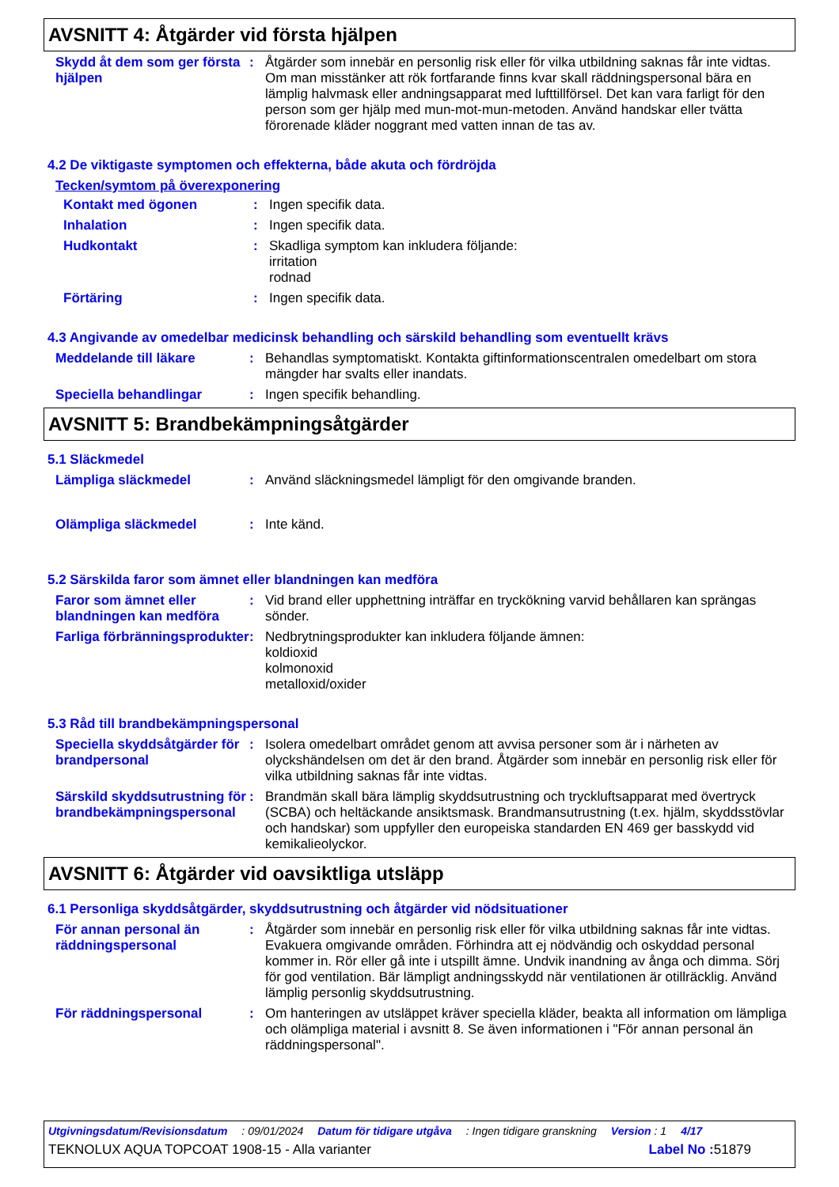AVSNITT 4: Åtgärder vid första hjälpen
Skydd åt dem som ger första hjälpen
: Åtgärder som innebär en personlig risk eller för vilka utbildning saknas får inte vidtas. Om man misstänker att rök fortfarande finns kvar skall räddningspersonal bära en lämplig halvmask eller andningsapparat med lufttillförsel. Det kan vara farligt för den person som ger hjälp med mun-mot-mun-metoden. Använd handskar eller tvätta förorenade kläder noggrant med vatten innan de tas av.
4.2 De viktigaste symptomen och effekterna, både akuta och fördröjda
Tecken/symtom på överexponering
Kontakt med ögonen : Ingen specifik data.
Inhalation : Ingen specifik data.
Hudkontakt : Skadliga symptom kan inkludera följande:
irritation
rodnad
Förtäring : Ingen specifik data.
4.3 Angivande av omedelbar medicinsk behandling och särskild behandling som eventuellt krävs
Meddelande till läkare : Behandlas symptomatiskt. Kontakta giftinformationscentralen omedelbart om stora mängder har svalts eller inandats.
Speciella behandlingar : Ingen specifik behandling.
AVSNITT 5: Brandbekämpningsåtgärder
5.1 Släckmedel
Lämpliga släckmedel : Använd släckningsmedel lämpligt för den omgivande branden.
Olämpliga släckmedel : Inte känd.
5.2 Särskilda faror som ämnet eller blandningen kan medföra
Faror som ämnet eller blandningen kan medföra
: Vid brand eller upphettning inträffar en tryckökning varvid behållaren kan sprängas sönder.
Farliga förbränningsprodukter
: Nedbrytningsprodukter kan inkludera följande ämnen:
koldioxid
kolmonoxid
metalloxid/oxider
5.3 Råd till brandbekämpningspersonal
Speciella skyddsåtgärder för brandpersonal
: Isolera omedelbart området genom att avvisa personer som är i närheten av olyckshändelsen om det är den brand. Åtgärder som innebär en personlig risk eller för vilka utbildning saknas får inte vidtas.
Särskild skyddsutrustning för brandbekämpningspersonal
: Brandmän skall bära lämplig skyddsutrustning och tryckluftsapparat med övertryck (SCBA) och heltäckande ansiktsmask. Brandmansutrustning (t.ex. hjälm, skyddsstövlar och handskar) som uppfyller den europeiska standarden EN 469 ger basskydd vid kemikalieolyckor.
AVSNITT 6: Åtgärder vid oavsiktliga utsläpp
6.1 Personliga skyddsåtgärder, skyddsutrustning och åtgärder vid nödsituationer
För annan personal än räddningspersonal
: Åtgärder som innebär en personlig risk eller för vilka utbildning saknas får inte vidtas. Evakuera omgivande områden. Förhindra att ej nödvändig och oskyddad personal kommer in. Rör eller gå inte i utspillt ämne. Undvik inandning av ånga och dimma. Sörj för god ventilation. Bär lämpligt andningsskydd när ventilationen är otillräcklig. Använd lämplig personlig skyddsutrustning.
För räddningspersonal : Om hanteringen av utsläppet kräver speciella kläder, beakta all information om lämpliga och olämpliga material i avsnitt 8. Se även informationen i "För annan personal än räddningspersonal".
Utgivningsdatum/Revisionsdatum: 09/01/2024 Datum för tidigare utgåva: Ingen tidigare granskning Version : 1 4/17
TEKNOLUX AQUA TOPCOAT 1908-15 - Alla varianter Label No : 51879